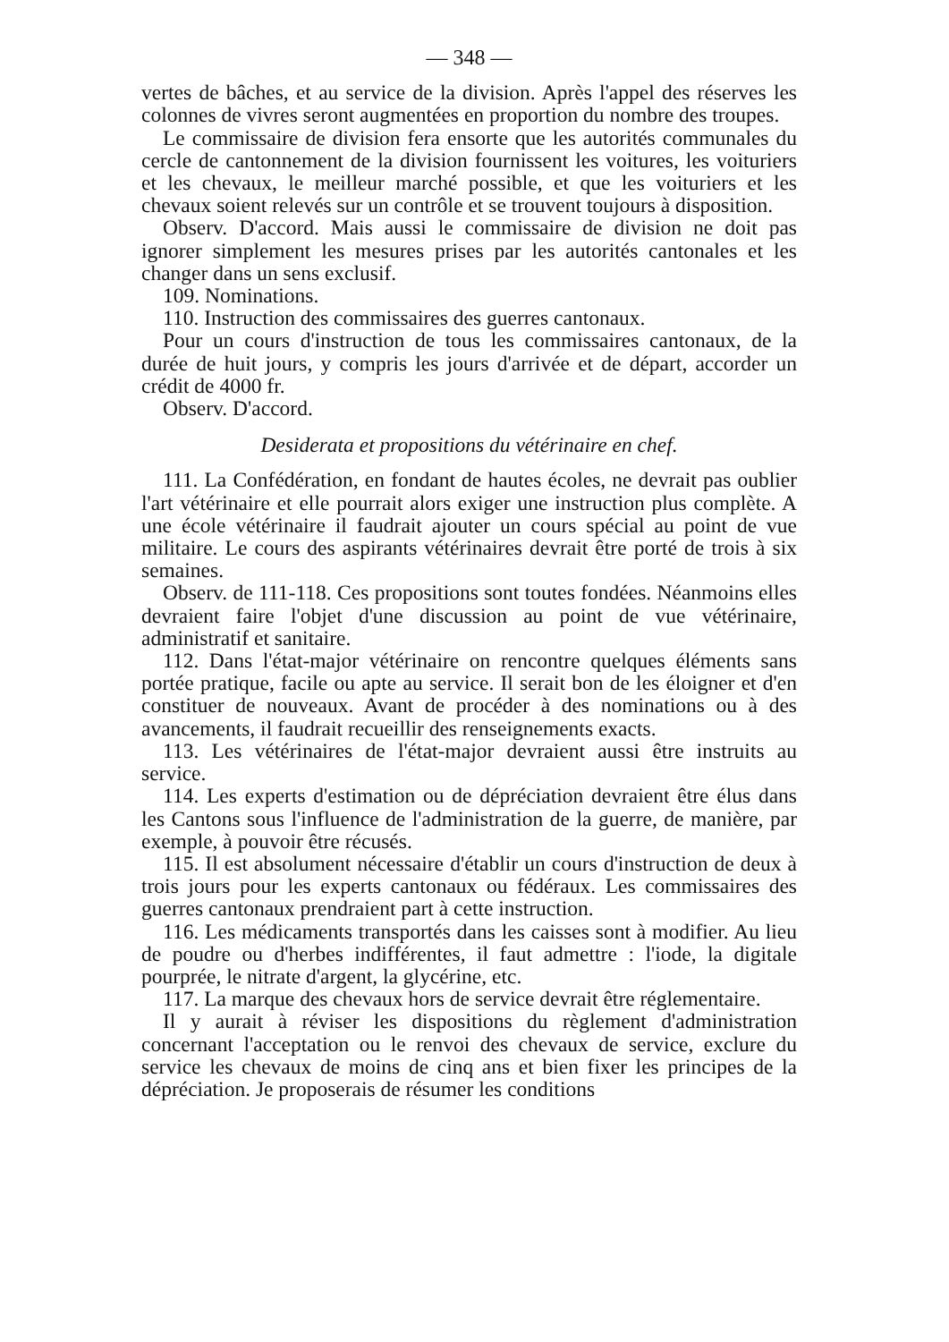— 348 —
vertes de bâches, et au service de la division. Après l'appel des réserves les colonnes de vivres seront augmentées en proportion du nombre des troupes.
Le commissaire de division fera ensorte que les autorités communales du cercle de cantonnement de la division fournissent les voitures, les voituriers et les chevaux, le meilleur marché possible, et que les voituriers et les chevaux soient relevés sur un contrôle et se trouvent toujours à disposition.
Observ. D'accord. Mais aussi le commissaire de division ne doit pas ignorer simplement les mesures prises par les autorités cantonales et les changer dans un sens exclusif.
109. Nominations.
110. Instruction des commissaires des guerres cantonaux.
Pour un cours d'instruction de tous les commissaires cantonaux, de la durée de huit jours, y compris les jours d'arrivée et de départ, accorder un crédit de 4000 fr.
Observ. D'accord.
Desiderata et propositions du vétérinaire en chef.
111. La Confédération, en fondant de hautes écoles, ne devrait pas oublier l'art vétérinaire et elle pourrait alors exiger une instruction plus complète. A une école vétérinaire il faudrait ajouter un cours spécial au point de vue militaire. Le cours des aspirants vétérinaires devrait être porté de trois à six semaines.
Observ. de 111-118. Ces propositions sont toutes fondées. Néanmoins elles devraient faire l'objet d'une discussion au point de vue vétérinaire, administratif et sanitaire.
112. Dans l'état-major vétérinaire on rencontre quelques éléments sans portée pratique, facile ou apte au service. Il serait bon de les éloigner et d'en constituer de nouveaux. Avant de procéder à des nominations ou à des avancements, il faudrait recueillir des renseignements exacts.
113. Les vétérinaires de l'état-major devraient aussi être instruits au service.
114. Les experts d'estimation ou de dépréciation devraient être élus dans les Cantons sous l'influence de l'administration de la guerre, de manière, par exemple, à pouvoir être récusés.
115. Il est absolument nécessaire d'établir un cours d'instruction de deux à trois jours pour les experts cantonaux ou fédéraux. Les commissaires des guerres cantonaux prendraient part à cette instruction.
116. Les médicaments transportés dans les caisses sont à modifier. Au lieu de poudre ou d'herbes indifférentes, il faut admettre : l'iode, la digitale pourprée, le nitrate d'argent, la glycérine, etc.
117. La marque des chevaux hors de service devrait être réglementaire.
Il y aurait à réviser les dispositions du règlement d'administration concernant l'acceptation ou le renvoi des chevaux de service, exclure du service les chevaux de moins de cinq ans et bien fixer les principes de la dépréciation. Je proposerais de résumer les conditions